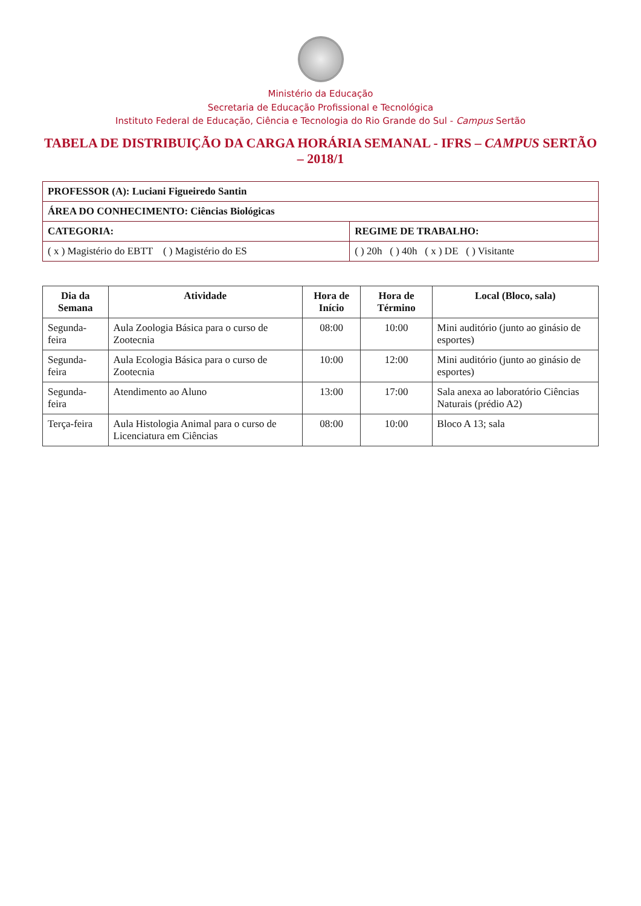Ministério da Educação
Secretaria de Educação Profissional e Tecnológica
Instituto Federal de Educação, Ciência e Tecnologia do Rio Grande do Sul - Campus Sertão
TABELA DE DISTRIBUIÇÃO DA CARGA HORÁRIA SEMANAL - IFRS – CAMPUS SERTÃO – 2018/1
| PROFESSOR (A): Luciani Figueiredo Santin | |
| ÁREA DO CONHECIMENTO: Ciências Biológicas | |
| CATEGORIA: | REGIME DE TRABALHO: |
| ( x ) Magistério do EBTT ( ) Magistério do ES | ( ) 20h ( ) 40h ( x ) DE ( ) Visitante |
| Dia da Semana | Atividade | Hora de Início | Hora de Término | Local (Bloco, sala) |
| --- | --- | --- | --- | --- |
| Segunda-feira | Aula Zoologia Básica para o curso de Zootecnia | 08:00 | 10:00 | Mini auditório (junto ao ginásio de esportes) |
| Segunda-feira | Aula Ecologia Básica para o curso de Zootecnia | 10:00 | 12:00 | Mini auditório (junto ao ginásio de esportes) |
| Segunda-feira | Atendimento ao Aluno | 13:00 | 17:00 | Sala anexa ao laboratório Ciências Naturais (prédio A2) |
| Terça-feira | Aula Histologia Animal para o curso de Licenciatura em Ciências | 08:00 | 10:00 | Bloco A 13; sala |